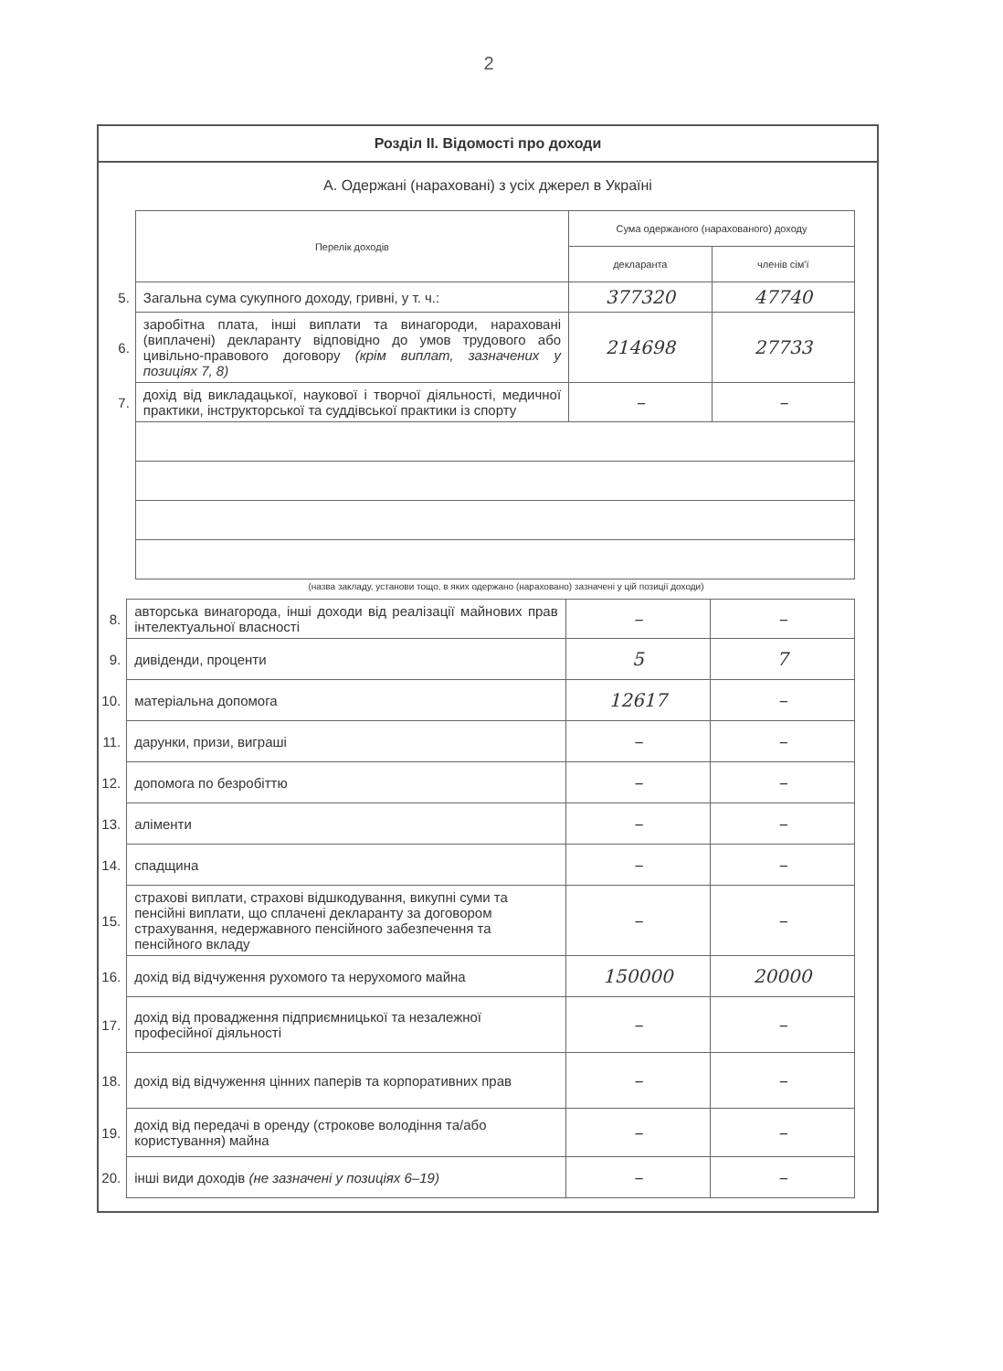2
Розділ ІІ. Відомості про доходи
А. Одержані (нараховані) з усіх джерел в Україні
| | Перелік доходів | Сума одержаного (нарахованого) доходу | |
| | | декларанта | членів сім'ї |
| 5. | Загальна сума сукупного доходу, гривні, у т. ч.: | 377320 | 47740 |
| 6. | заробітна плата, інші виплати та винагороди, нараховані (виплачені) декларанту відповідно до умов трудового або цивільно-правового договору (крім виплат, зазначених у позиціях 7, 8) | 214698 | 27733 |
| 7. | дохід від викладацької, наукової і творчої діяльності, медичної практики, інструкторської та суддівської практики із спорту | – | – |
(назва закладу, установи тощо, в яких одержано (нараховано) зазначені у цій позиції доходи)
| 8. | авторська винагорода, інші доходи від реалізації майнових прав інтелектуальної власності | – | – |
| 9. | дивіденди, проценти | 5 | 7 |
| 10. | матеріальна допомога | 12617 | – |
| 11. | дарунки, призи, виграші | – | – |
| 12. | допомога по безробіттю | – | – |
| 13. | аліменти | – | – |
| 14. | спадщина | – | – |
| 15. | страхові виплати, страхові відшкодування, викупні суми та пенсійні виплати, що сплачені декларанту за договором страхування, недержавного пенсійного забезпечення та пенсійного вкладу | – | – |
| 16. | дохід від відчуження рухомого та нерухомого майна | 150000 | 20000 |
| 17. | дохід від провадження підприємницької та незалежної професійної діяльності | – | – |
| 18. | дохід від відчуження цінних паперів та корпоративних прав | – | – |
| 19. | дохід від передачі в оренду (строкове володіння та/або користування) майна | – | – |
| 20. | інші види доходів (не зазначені у позиціях 6–19) | – | – |